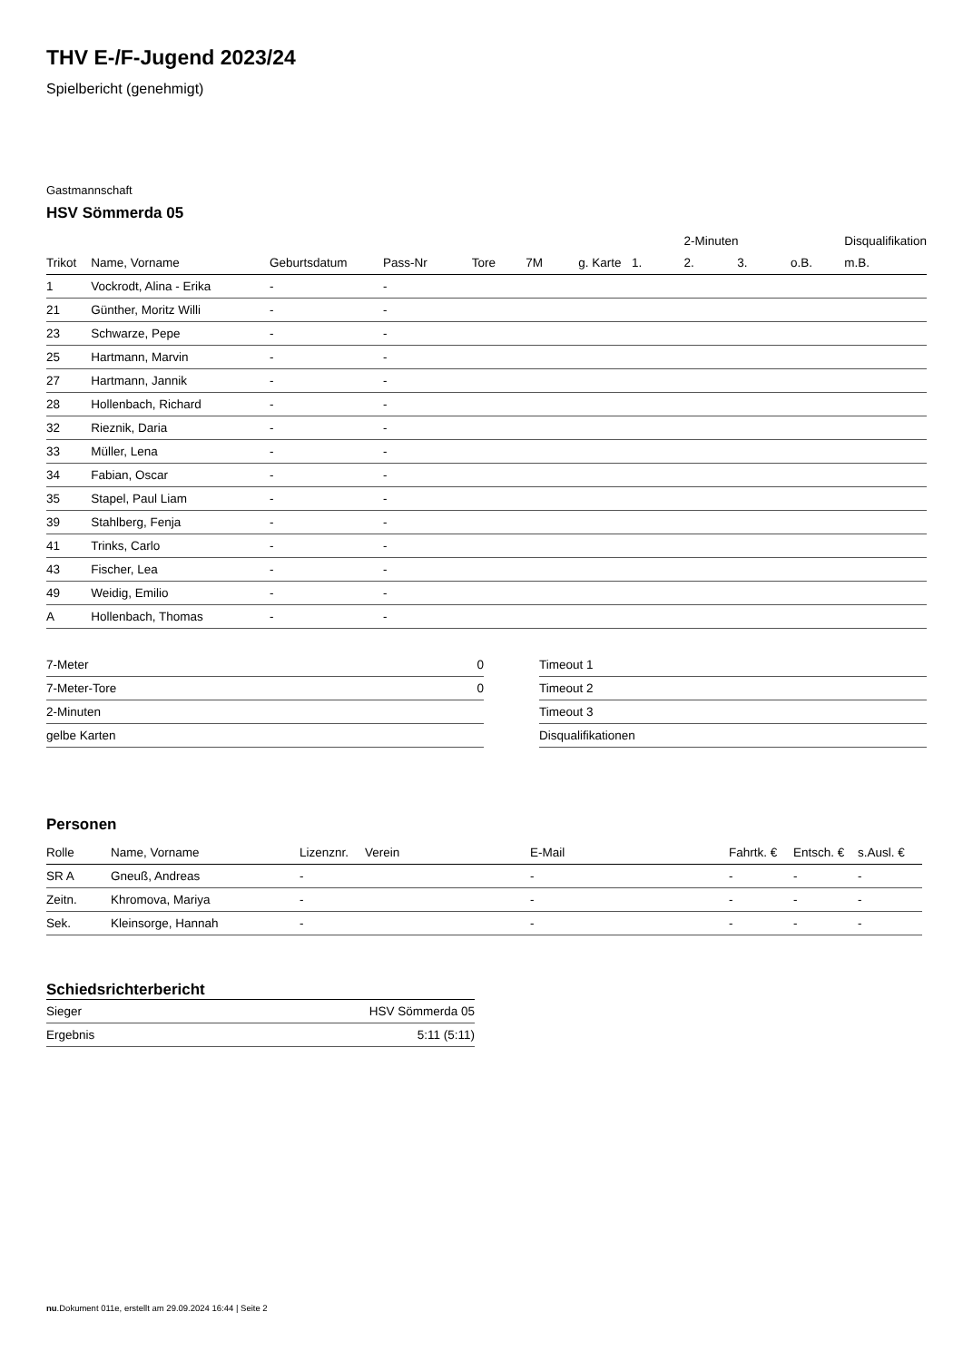THV E-/F-Jugend 2023/24
Spielbericht (genehmigt)
Gastmannschaft
HSV Sömmerda 05
| | | | | | | | | 2-Minuten | | | Disqualifikation |
| --- | --- | --- | --- | --- | --- | --- | --- | --- | --- | --- | --- |
| Trikot | Name, Vorname | Geburtsdatum | Pass-Nr | Tore | 7M | g. Karte | 1. | 2. | 3. | o.B. | m.B. |
| 1 | Vockrodt, Alina - Erika | - | - | | | | | | | | |
| 21 | Günther, Moritz Willi | - | - | | | | | | | | |
| 23 | Schwarze, Pepe | - | - | | | | | | | | |
| 25 | Hartmann, Marvin | - | - | | | | | | | | |
| 27 | Hartmann, Jannik | - | - | | | | | | | | |
| 28 | Hollenbach, Richard | - | - | | | | | | | | |
| 32 | Rieznik, Daria | - | - | | | | | | | | |
| 33 | Müller, Lena | - | - | | | | | | | | |
| 34 | Fabian, Oscar | - | - | | | | | | | | |
| 35 | Stapel, Paul Liam | - | - | | | | | | | | |
| 39 | Stahlberg, Fenja | - | - | | | | | | | | |
| 41 | Trinks, Carlo | - | - | | | | | | | | |
| 43 | Fischer, Lea | - | - | | | | | | | | |
| 49 | Weidig, Emilio | - | - | | | | | | | | |
| A | Hollenbach, Thomas | - | - | | | | | | | | |
| 7-Meter | 0 |
| 7-Meter-Tore | 0 |
| 2-Minuten | |
| gelbe Karten | |
| Timeout 1 |
| Timeout 2 |
| Timeout 3 |
| Disqualifikationen |
Personen
| Rolle | Name, Vorname | Lizenznr. | Verein | E-Mail | Fahrtk. € | Entsch. € | s.Ausl. € |
| --- | --- | --- | --- | --- | --- | --- | --- |
| SR A | Gneuß, Andreas | - | | - | - | - | - |
| Zeitn. | Khromova, Mariya | - | | - | - | - | - |
| Sek. | Kleinsorge, Hannah | - | | - | - | - | - |
Schiedsrichterbericht
| Sieger | HSV Sömmerda 05 |
| Ergebnis | 5:11 (5:11) |
nu.Dokument 011e, erstellt am 29.09.2024 16:44 | Seite 2